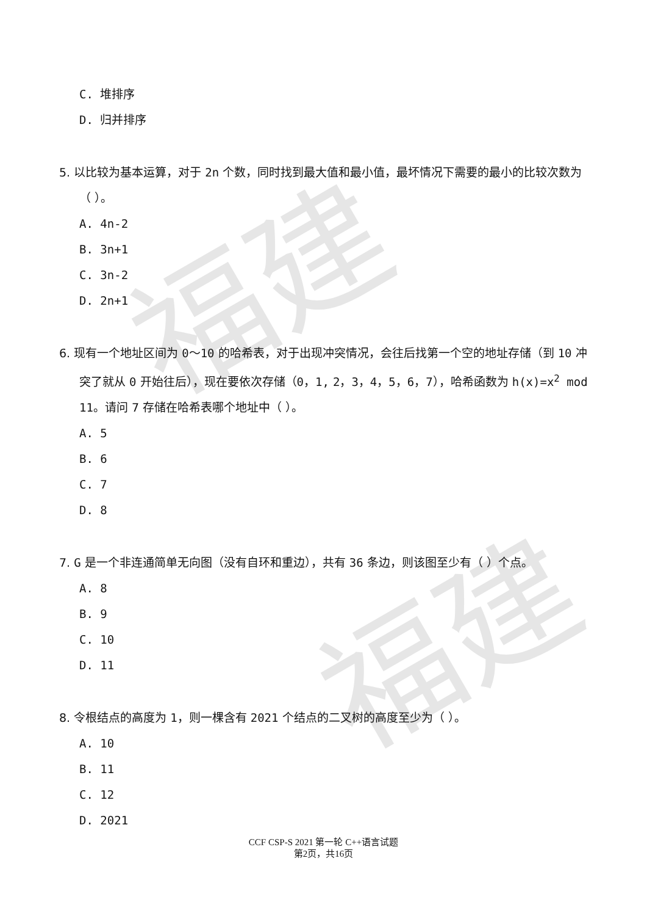福建
福建
C. 堆排序
D. 归并排序
5. 以比较为基本运算，对于 2n 个数，同时找到最大值和最小值，最坏情况下需要的最小的比较次数为（ ）。
A. 4n-2
B. 3n+1
C. 3n-2
D. 2n+1
6. 现有一个地址区间为 0～10 的哈希表，对于出现冲突情况，会往后找第一个空的地址存储（到 10 冲突了就从 0 开始往后），现在要依次存储（0，1, 2，3，4，5，6，7），哈希函数为 h(x)=x<sup>2</sup> mod 11。请问 7 存储在哈希表哪个地址中（ ）。
A. 5
B. 6
C. 7
D. 8
7. G 是一个非连通简单无向图（没有自环和重边），共有 36 条边，则该图至少有（ ）个点。
A. 8
B. 9
C. 10
D. 11
8. 令根结点的高度为 1，则一棵含有 2021 个结点的二叉树的高度至少为（ ）。
A. 10
B. 11
C. 12
D. 2021
CCF CSP-S 2021 第一轮 C++语言试题
第2页，共16页